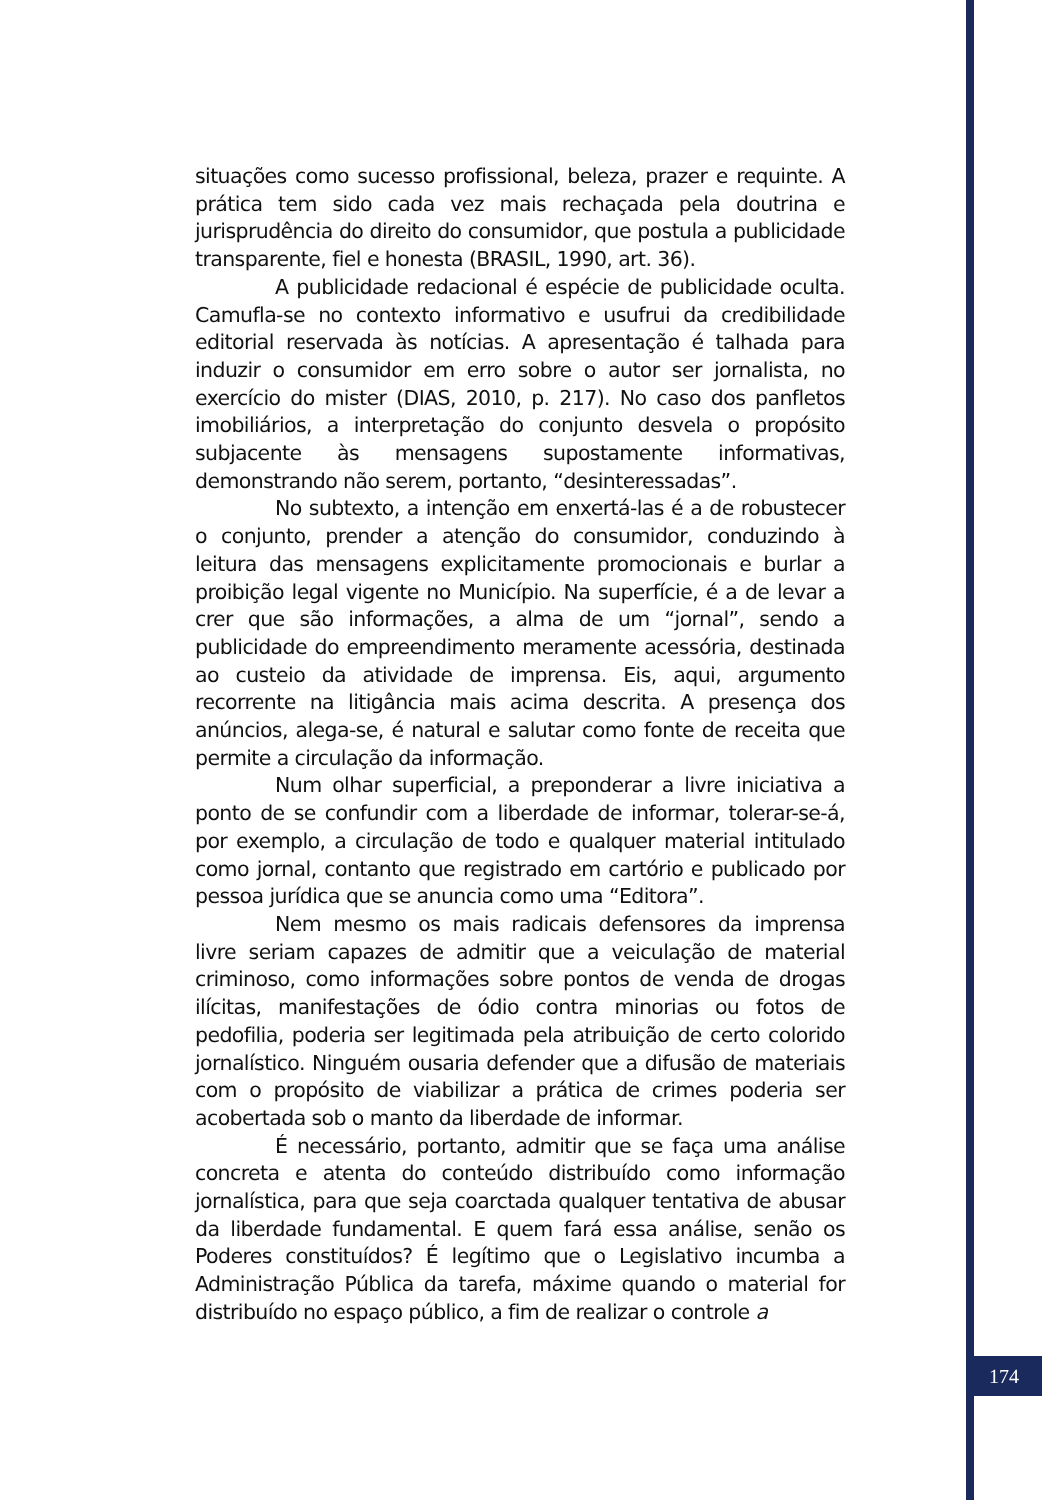situações como sucesso profissional, beleza, prazer e requinte. A prática tem sido cada vez mais rechaçada pela doutrina e jurisprudência do direito do consumidor, que postula a publicidade transparente, fiel e honesta (BRASIL, 1990, art. 36).
A publicidade redacional é espécie de publicidade oculta. Camufla-se no contexto informativo e usufrui da credibilidade editorial reservada às notícias. A apresentação é talhada para induzir o consumidor em erro sobre o autor ser jornalista, no exercício do mister (DIAS, 2010, p. 217). No caso dos panfletos imobiliários, a interpretação do conjunto desvela o propósito subjacente às mensagens supostamente informativas, demonstrando não serem, portanto, “desinteressadas”.
No subtexto, a intenção em enxertá-las é a de robustecer o conjunto, prender a atenção do consumidor, conduzindo à leitura das mensagens explicitamente promocionais e burlar a proibição legal vigente no Município. Na superfície, é a de levar a crer que são informações, a alma de um “jornal”, sendo a publicidade do empreendimento meramente acessória, destinada ao custeio da atividade de imprensa. Eis, aqui, argumento recorrente na litigância mais acima descrita. A presença dos anúncios, alega-se, é natural e salutar como fonte de receita que permite a circulação da informação.
Num olhar superficial, a preponderar a livre iniciativa a ponto de se confundir com a liberdade de informar, tolerar-se-á, por exemplo, a circulação de todo e qualquer material intitulado como jornal, contanto que registrado em cartório e publicado por pessoa jurídica que se anuncia como uma “Editora”.
Nem mesmo os mais radicais defensores da imprensa livre seriam capazes de admitir que a veiculação de material criminoso, como informações sobre pontos de venda de drogas ilícitas, manifestações de ódio contra minorias ou fotos de pedofilia, poderia ser legitimada pela atribuição de certo colorido jornalístico. Ninguém ousaria defender que a difusão de materiais com o propósito de viabilizar a prática de crimes poderia ser acobertada sob o manto da liberdade de informar.
É necessário, portanto, admitir que se faça uma análise concreta e atenta do conteúdo distribuído como informação jornalística, para que seja coarctada qualquer tentativa de abusar da liberdade fundamental. E quem fará essa análise, senão os Poderes constituídos? É legítimo que o Legislativo incumba a Administração Pública da tarefa, máxime quando o material for distribuído no espaço público, a fim de realizar o controle a
174